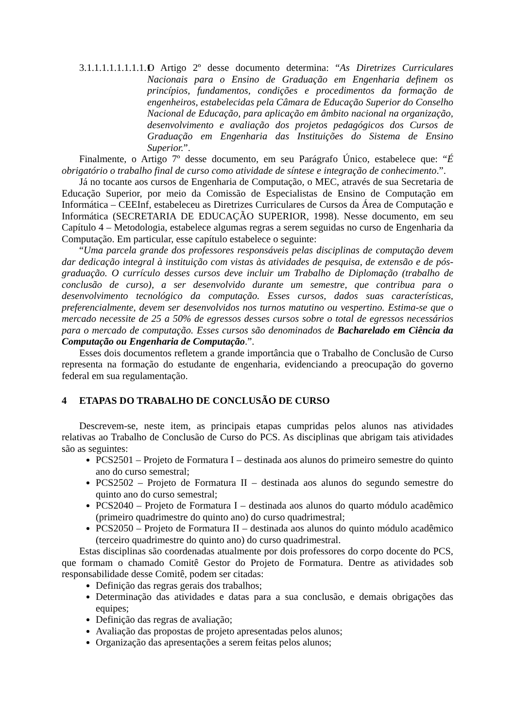3.1.1.1.1.1.1.1.1.1 O Artigo 2º desse documento determina: “As Diretrizes Curriculares Nacionais para o Ensino de Graduação em Engenharia definem os princípios, fundamentos, condições e procedimentos da formação de engenheiros, estabelecidas pela Câmara de Educação Superior do Conselho Nacional de Educação, para aplicação em âmbito nacional na organização, desenvolvimento e avaliação dos projetos pedagógicos dos Cursos de Graduação em Engenharia das Instituições do Sistema de Ensino Superior.”.
Finalmente, o Artigo 7º desse documento, em seu Parágrafo Único, estabelece que: “É obrigatório o trabalho final de curso como atividade de síntese e integração de conhecimento.”.
Já no tocante aos cursos de Engenharia de Computação, o MEC, através de sua Secretaria de Educação Superior, por meio da Comissão de Especialistas de Ensino de Computação em Informática – CEEInf, estabeleceu as Diretrizes Curriculares de Cursos da Área de Computação e Informática (SECRETARIA DE EDUCAÇÃO SUPERIOR, 1998). Nesse documento, em seu Capítulo 4 – Metodologia, estabelece algumas regras a serem seguidas no curso de Engenharia da Computação. Em particular, esse capítulo estabelece o seguinte:
“Uma parcela grande dos professores responsáveis pelas disciplinas de computação devem dar dedicação integral à instituição com vistas às atividades de pesquisa, de extensão e de pós-graduação. O currículo desses cursos deve incluir um Trabalho de Diplomação (trabalho de conclusão de curso), a ser desenvolvido durante um semestre, que contribua para o desenvolvimento tecnológico da computação. Esses cursos, dados suas características, preferencialmente, devem ser desenvolvidos nos turnos matutino ou vespertino. Estima-se que o mercado necessite de 25 a 50% de egressos desses cursos sobre o total de egressos necessários para o mercado de computação. Esses cursos são denominados de Bacharelado em Ciência da Computação ou Engenharia de Computação.”.
Esses dois documentos refletem a grande importância que o Trabalho de Conclusão de Curso representa na formação do estudante de engenharia, evidenciando a preocupação do governo federal em sua regulamentação.
4 ETAPAS DO TRABALHO DE CONCLUSÃO DE CURSO
Descrevem-se, neste item, as principais etapas cumpridas pelos alunos nas atividades relativas ao Trabalho de Conclusão de Curso do PCS. As disciplinas que abrigam tais atividades são as seguintes:
PCS2501 – Projeto de Formatura I – destinada aos alunos do primeiro semestre do quinto ano do curso semestral;
PCS2502 – Projeto de Formatura II – destinada aos alunos do segundo semestre do quinto ano do curso semestral;
PCS2040 – Projeto de Formatura I – destinada aos alunos do quarto módulo acadêmico (primeiro quadrimestre do quinto ano) do curso quadrimestral;
PCS2050 – Projeto de Formatura II – destinada aos alunos do quinto módulo acadêmico (terceiro quadrimestre do quinto ano) do curso quadrimestral.
Estas disciplinas são coordenadas atualmente por dois professores do corpo docente do PCS, que formam o chamado Comitê Gestor do Projeto de Formatura. Dentre as atividades sob responsabilidade desse Comitê, podem ser citadas:
Definição das regras gerais dos trabalhos;
Determinação das atividades e datas para a sua conclusão, e demais obrigações das equipes;
Definição das regras de avaliação;
Avaliação das propostas de projeto apresentadas pelos alunos;
Organização das apresentações a serem feitas pelos alunos;